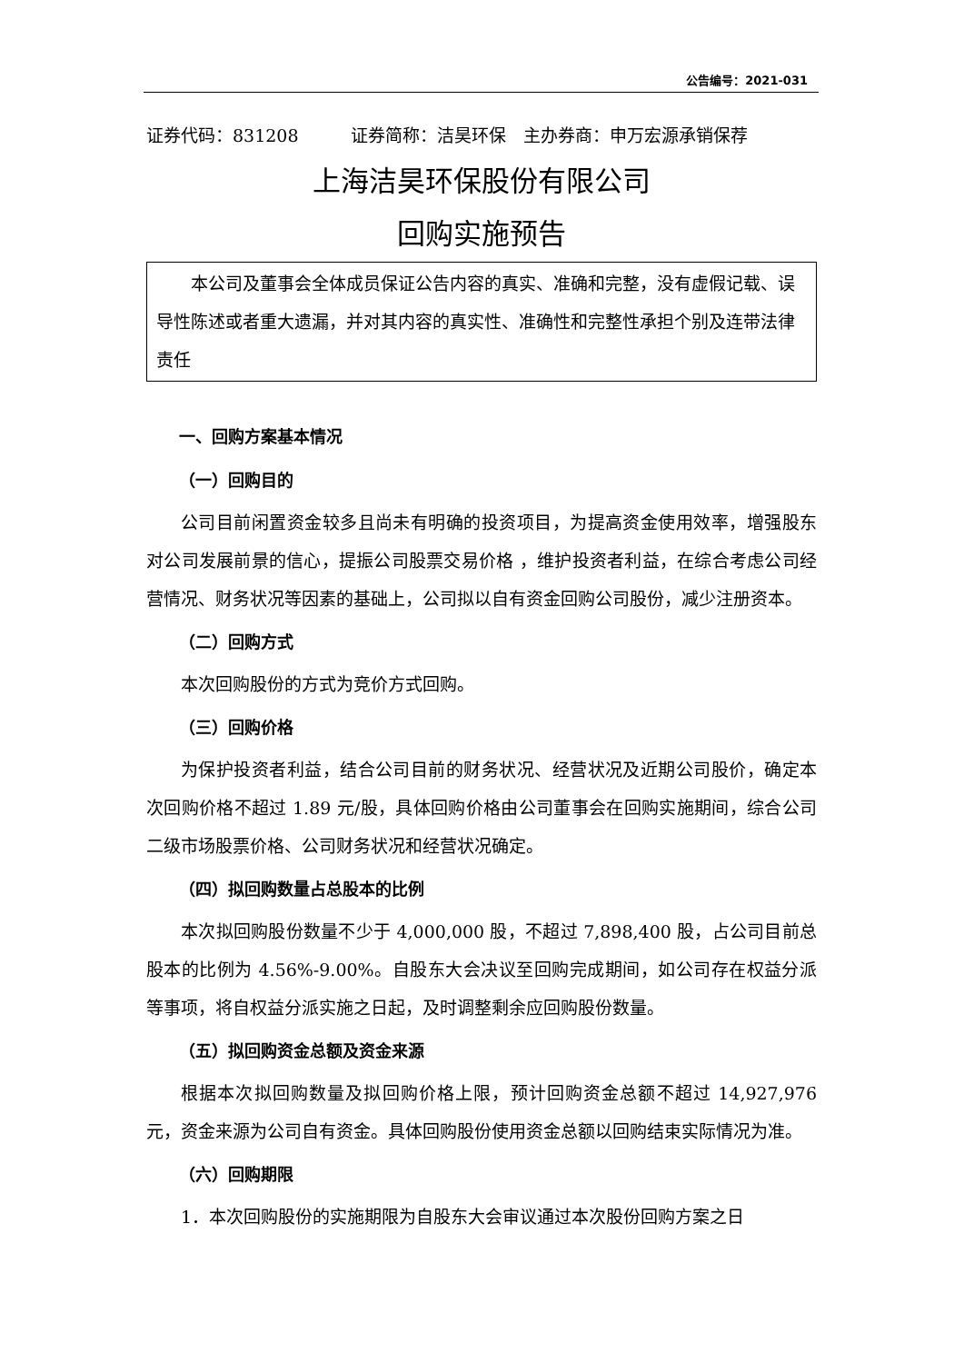公告编号：2021-031
证券代码：831208　　　证券简称：洁昊环保　主办券商：申万宏源承销保荐
上海洁昊环保股份有限公司
回购实施预告
本公司及董事会全体成员保证公告内容的真实、准确和完整，没有虚假记载、误导性陈述或者重大遗漏，并对其内容的真实性、准确性和完整性承担个别及连带法律责任
一、回购方案基本情况
（一）回购目的
公司目前闲置资金较多且尚未有明确的投资项目，为提高资金使用效率，增强股东对公司发展前景的信心，提振公司股票交易价格 ，维护投资者利益，在综合考虑公司经营情况、财务状况等因素的基础上，公司拟以自有资金回购公司股份，减少注册资本。
（二）回购方式
本次回购股份的方式为竞价方式回购。
（三）回购价格
为保护投资者利益，结合公司目前的财务状况、经营状况及近期公司股价，确定本次回购价格不超过 1.89 元/股，具体回购价格由公司董事会在回购实施期间，综合公司二级市场股票价格、公司财务状况和经营状况确定。
（四）拟回购数量占总股本的比例
本次拟回购股份数量不少于 4,000,000 股，不超过 7,898,400 股，占公司目前总股本的比例为 4.56%-9.00%。自股东大会决议至回购完成期间，如公司存在权益分派等事项，将自权益分派实施之日起，及时调整剩余应回购股份数量。
（五）拟回购资金总额及资金来源
根据本次拟回购数量及拟回购价格上限，预计回购资金总额不超过 14,927,976 元，资金来源为公司自有资金。具体回购股份使用资金总额以回购结束实际情况为准。
（六）回购期限
1．本次回购股份的实施期限为自股东大会审议通过本次股份回购方案之日